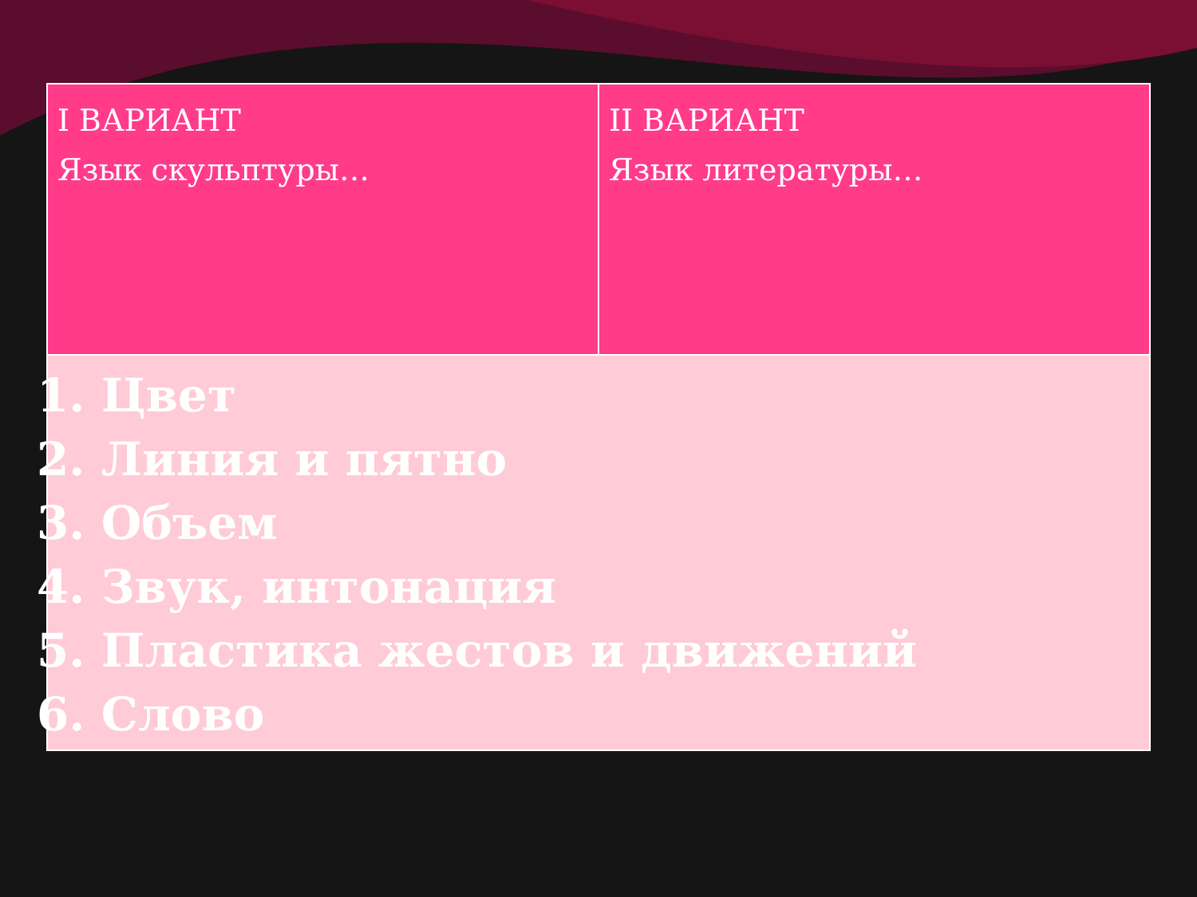| I ВАРИАНТ Язык скульптуры… | II ВАРИАНТ Язык литературы… |
| 1. Цвет 2. Линия и пятно 3. Объем 4. Звук, интонация 5. Пластика жестов и движений 6. Слово | |